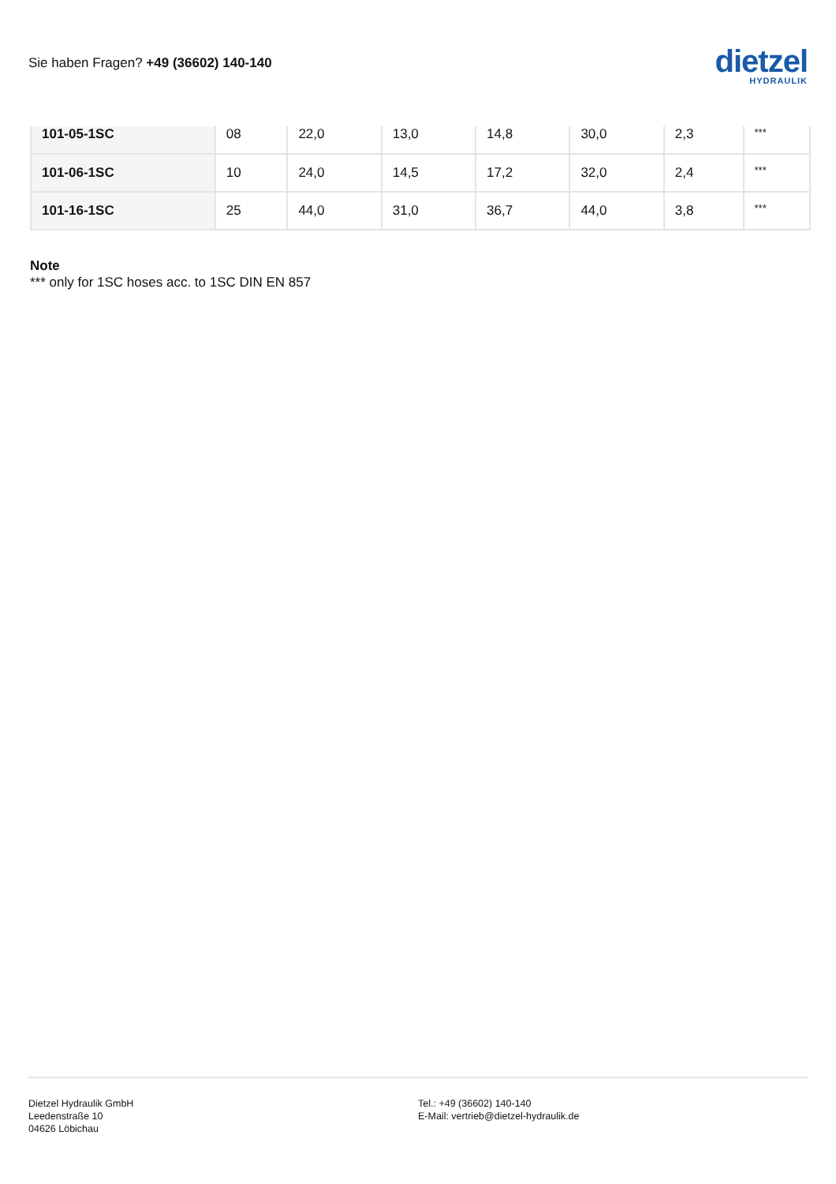Sie haben Fragen? +49 (36602) 140-140
dietzel
HYDRAULIK
| 101-05-1SC | 08 | 22,0 | 13,0 | 14,8 | 30,0 | 2,3 | *** |
| 101-06-1SC | 10 | 24,0 | 14,5 | 17,2 | 32,0 | 2,4 | *** |
| 101-16-1SC | 25 | 44,0 | 31,0 | 36,7 | 44,0 | 3,8 | *** |
Note
*** only for 1SC hoses acc. to 1SC DIN EN 857
Dietzel Hydraulik GmbH
Leedenstraße 10
04626 Löbichau
Tel.: +49 (36602) 140-140
E-Mail: vertrieb@dietzel-hydraulik.de